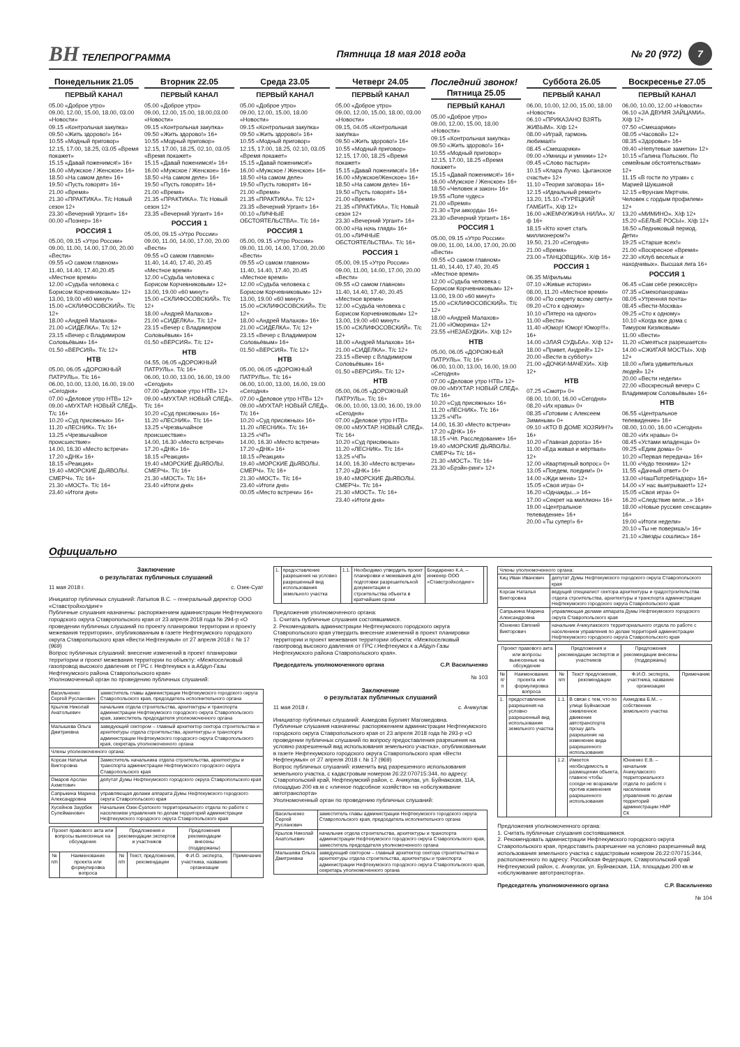ВН ТЕЛЕПРОГРАММА Пятница 18 мая 2018 года № 20 (972) 7
Понедельник 21.05
ПЕРВЫЙ КАНАЛ
05.00 «Доброе утро»
09.00, 12.00, 15.00, 18.00, 03.00 «Новости»
09.15 «Контрольная закупка»
09.50 «Жить здорово!» 16+
10.55 «Модный приговор»
12.15, 17.00, 18.25, 03.05 «Время покажет»
15.15 «Давай поженимся!» 16+
16.00 «Мужское / Женское» 16+
18.50 «На самом деле» 16+
19.50 «Пусть говорят» 16+
21.00 «Время»
21.30 «ПРАКТИКА». Т/с Новый сезон 12+
23.30 «Вечерний Ургант» 16+
00.00 «Познер» 16+
РОССИЯ 1
05.00, 09.15 «Утро России»
09.00, 11.00, 14.00, 17.00, 20.00 «Вести»
09.55 «О самом главном»
11.40, 14.40, 17.40,20.45 «Местное время»
12.00 «Судьба человека с Борисом Корчевниковым» 12+
13.00, 19.00 «60 минут»
15.00 «СКЛИФОСОВСКИЙ». Т/с 12+
18.00 «Андрей Малахов»
21.00 «СИДЕЛКА». Т/с 12+
23.15 «Вечер с Владимиром Соловьёвым» 16+
01.50 «ВЕРСИЯ». Т/с 12+
НТВ
05.00, 06.05 «ДОРОЖНЫЙ ПАТРУЛЬ». Т/с 16+
06.00, 10.00, 13.00, 16.00, 19.00 «Сегодня»
07.00 «Деловое утро НТВ» 12+
09.00 «МУХТАР. НОВЫЙ СЛЕД». Т/с 16+
10.20 «Суд присяжных» 16+
11.20 «ЛЕСНИК». Т/с 16+
13.25 «Чрезвычайное происшествие»
14.00, 16.30 «Место встречи»
17.20 «ДНК» 16+
18.15 «Реакция»
19.40 «МОРСКИЕ ДЬЯВОЛЫ. СМЕРЧ». Т/с 16+
21.30 «МОСТ». Т/с 16+
23.40 «Итоги дня»
Вторник 22.05
ПЕРВЫЙ КАНАЛ
05.00 «Доброе утро»
09.00, 12.00, 15.00, 18.00,03.00 «Новости»
09.15 «Контрольная закупка»
09.50 «Жить здорово!» 16+
10.55 «Модный приговор»
12.15, 17.00, 18.25, 02.10, 03.05 «Время покажет»
15.15 «Давай поженимся!» 16+
16.00 «Мужское / Женское» 16+
18.50 «На самом деле» 16+
19.50 «Пусть говорят» 16+
21.00 «Время»
21.35 «ПРАКТИКА». Т/с Новый сезон 12+
23.35 «Вечерний Ургант» 16+
РОССИЯ 1
05.00, 09.15 «Утро России»
09.00, 11.00, 14.00, 17.00, 20.00 «Вести»
09.55 «О самом главном»
11.40, 14.40, 17.40, 20.45 «Местное время»
12.00 «Судьба человека с Борисом Корчевниковым» 12+
13.00, 19.00 «60 минут»
15.00 «СКЛИФОСОВСКИЙ». Т/с 12+
18.00 «Андрей Малахов»
21.00 «СИДЕЛКА». Т/с 12+
23.15 «Вечер с Владимиром Соловьёвым» 16+
01.50 «ВЕРСИЯ». Т/с 12+
НТВ
04.55, 06.05 «ДОРОЖНЫЙ ПАТРУЛЬ». Т/с 16+
06.00, 10.00, 13.00, 16.00, 19.00 «Сегодня»
07.00 «Деловое утро НТВ» 12+
09.00 «МУХТАР. НОВЫЙ СЛЕД». Т/с 16+
10.20 «Суд присяжных» 16+
11.20 «ЛЕСНИК». Т/с 16+
13.25 «Чрезвычайное происшествие»
14.00, 16.30 «Место встречи»
17.20 «ДНК» 16+
18.15 «Реакция»
19.40 «МОРСКИЕ ДЬЯВОЛЫ. СМЕРЧ». Т/с 16+
21.30 «МОСТ». Т/с 16+
23.40 «Итоги дня»
Среда 23.05
ПЕРВЫЙ КАНАЛ
05.00 «Доброе утро»
09.00, 12.00, 15.00, 18.00 «Новости»
09.15 «Контрольная закупка»
09.50 «Жить здорово!» 16+
10.55 «Модный приговор»
12.15, 17.00, 18.25, 02.10, 03.05 «Время покажет»
15.15 «Давай поженимся!»
16.00 «Мужское / Женское» 16+
18.50 «На самом деле»
19.50 «Пусть говорят» 16+
21.00 «Время»
21.35 «ПРАКТИКА». Т/с 12+
23.35 «Вечерний Ургант» 16+
00.10 «ЛИЧНЫЕ ОБСТОЯТЕЛЬСТВА». Т/с 16+
РОССИЯ 1
05.00, 09.15 «Утро России»
09.00, 11.00, 14.00, 17.00, 20.00 «Вести»
09.55 «О самом главном»
11.40, 14.40, 17.40, 20.45 «Местное время»
12.00 «Судьба человека с Борисом Корчевниковым» 12+
13.00, 19.00 «60 минут»
15.00 «СКЛИФОСОВСКИЙ». Т/с 12+
18.00 «Андрей Малахов» 16+
21.00 «СИДЕЛКА». Т/с 12+
23.15 «Вечер с Владимиром Соловьёвым» 16+
01.50 «ВЕРСИЯ». Т/с 12+
НТВ
05.00, 06.05 «ДОРОЖНЫЙ ПАТРУЛЬ». Т/с 16+
06.00, 10.00, 13.00, 16.00, 19.00 «Сегодня»
07.00 «Деловое утро НТВ» 12+
09.00 «МУХТАР. НОВЫЙ СЛЕД». Т/с 16+
10.20 «Суд присяжных» 16+
11.20 «ЛЕСНИК». Т/с 16+
13.25 «ЧП»
14.00, 16.30 «Место встречи»
17.20 «ДНК» 16+
18.15 «Реакция»
19.40 «МОРСКИЕ ДЬЯВОЛЫ. СМЕРЧ». Т/с 16+
21.30 «МОСТ». Т/с 16+
23.40 «Итоги дня»
00.05 «Место встречи» 16+
Четверг 24.05
ПЕРВЫЙ КАНАЛ
05.00 «Доброе утро»
09.00, 12.00, 15.00, 18.00, 03.00 «Новости»
09.15, 04.05 «Контрольная закупка»
09.50 «Жить здорово!» 16+
10.55 «Модный приговор»
12.15, 17.00, 18.25 «Время покажет»
15.15 «Давай поженимся!» 16+
16.00 «Мужское/Женское» 16+
18.50 «На самом деле» 16+
19.50 «Пусть говорят» 16+
21.00 «Время»
21.35 «ПРАКТИКА». Т/с Новый сезон 12+
23.30 «Вечерний Ургант» 16+
00.00 «На ночь глядя» 16+
01.00 «ЛИЧНЫЕ ОБСТОЯТЕЛЬСТВА». Т/с 16+
РОССИЯ 1
05.00, 09.15 «Утро России»
09.00, 11.00, 14.00, 17.00, 20.00 «Вести»
09.55 «О самом главном»
11.40, 14.40, 17.40, 20.45 «Местное время»
12.00 «Судьба человека с Борисом Корчевниковым» 12+
13.00, 19.00 «60 минут»
15.00 «СКЛИФОСОВСКИЙ». Т/с 12+
18.00 «Андрей Малахов» 16+
21.00 «СИДЕЛКА». Т/с 12+
23.15 «Вечер с Владимиром Соловьёвым» 16+
01.50 «ВЕРСИЯ». Т/с 12+
НТВ
05.00, 06.05 «ДОРОЖНЫЙ ПАТРУЛЬ». Т/с 16+
06.00, 10.00, 13.00, 16.00, 19.00 «Сегодня»
07.00 «Деловое утро НТВ»
09.00 «МУХТАР. НОВЫЙ СЛЕД». Т/с 16+
10.20 «Суд присяжных»
11.20 «ЛЕСНИК». Т/с 16+
13.25 «ЧП»
14.00, 16.30 «Место встречи»
17.20 «ДНК» 16+
19.40 «МОРСКИЕ ДЬЯВОЛЫ. СМЕРЧ». Т/с 16+
21.30 «МОСТ». Т/с 16+
23.40 «Итоги дня»
Последний звонок!
Пятница 25.05
ПЕРВЫЙ КАНАЛ
05.00 «Доброе утро»
09.00, 12.00, 15.00, 18.00 «Новости»
09.15 «Контрольная закупка»
09.50 «Жить здорово!» 16+
10.55 «Модный приговор»
12.15, 17.00, 18.25 «Время покажет»
15.15 «Давай поженимся!» 16+
16.00 «Мужское / Женское» 16+
18.50 «Человек и закон» 16+
19.55 «Поле чудес»
21.00 «Время»
21.30 «Три аккорда» 16+
23.30 «Вечерний Ургант» 16+
РОССИЯ 1
05.00, 09.15 «Утро России»
09.00, 11.00, 14.00, 17.00, 20.00 «Вести»
09.55 «О самом главном»
11.40, 14.40, 17.40, 20.45 «Местное время»
12.00 «Судьба человека с Борисом Корчевниковым» 12+
13.00, 19.00 «60 минут»
15.00 «СКЛИФОСОВСКИЙ». Т/с 12+
18.00 «Андрей Малахов»
21.00 «Юморина» 12+
23.55 «НЕЗАБУДКИ». Х/ф 12+
НТВ
05.00, 06.05 «ДОРОЖНЫЙ ПАТРУЛЬ». Т/с 16+
06.00, 10.00, 13.00, 16.00, 19.00 «Сегодня»
07.00 «Деловое утро НТВ» 12+
09.00 «МУХТАР. НОВЫЙ СЛЕД». Т/с 16+
10.20 «Суд присяжных» 16+
11.20 «ЛЕСНИК». Т/с 16+
13.25 «ЧП»
14.00, 16.30 «Место встречи»
17.20 «ДНК» 16+
18.15 «Чп. Расследование» 16+
19.40 «МОРСКИЕ ДЬЯВОЛЫ. СМЕРЧ» Т/с 16+
21.30 «МОСТ». Т/с 16+
23.30 «Брэйн-ринг» 12+
Суббота 26.05
ПЕРВЫЙ КАНАЛ
06.00, 10.00, 12.00, 15.00, 18.00 «Новости»
06.10 «ПРИКАЗАНО ВЗЯТЬ ЖИВЫМ». Х/ф 12+
08.00 «Играй, гармонь любимая!»
08.45 «Смешарики»
09.00 «Умницы и умники» 12+
09.45 «Слово пастыря»
10.15 «Клара Лучко. Цыганское счастье» 12+
11.10 «Теория заговора» 16+
12.15 «Идеальный ремонт»
13.20, 15.10 «ТУРЕЦКИЙ ГАМБИТ». Х/ф 12+
16.00 «ЖЕМЧУЖИНА НИЛА». Х/ф 16+
18.15 «Кто хочет стать миллионером?»
19.50, 21.20 «Сегодня»
21.00 «Время»
23.00 «ТАНЦОВЩИК». Х/ф 16+
РОССИЯ 1
06.35 М/фильмы
07.10 «Живые истории»
08.00, 11.20 «Местное время»
09.00 «По секрету всему свету»
09.20 «Сто к одному»
10.10 «Пятеро на одного»
11.00 «Вести»
11.40 «Юмор! Юмор! Юмор!!!». 16+
14.00 «ЗЛАЯ СУДЬБА». Х/ф 12+
18.00 «Привет, Андрей!» 12+
20.00 «Вести в субботу»
21.00 «ДОЧКИ-МАЧЕХИ». Х/ф 12+
НТВ
07.25 «Смотр» 0+
08.00, 10.00, 16.00 «Сегодня»
08.20 «Их нравы» 0+
08.35 «Готовим с Алексеем Зиминым» 0+
09.10 «КТО В ДОМЕ ХОЗЯИН?» 16+
10.20 «Главная дорога» 16+
11.00 «Еда живая и мёртвая» 12+
12.00 «Квартирный вопрос» 0+
13.05 «Поедем, поедим!» 0+
14.00 «Жди меня» 12+
15.05 «Своя игра» 0+
16.20 «Однажды...» 16+
17.00 «Секрет на миллион» 16+
19.00 «Центральное телевидение» 16+
20.00 «Ты супер!» 6+
Воскресенье 27.05
ПЕРВЫЙ КАНАЛ
06.00, 10.00, 12.00 «Новости»
06.10 «ЗА ДВУМЯ ЗАЙЦАМИ». Х/ф 12+
07.50 «Смешарики»
08.05 «Часовой» 12+
08.35 «Здоровье» 16+
09.40 «Непутевые заметки» 12+
10.15 «Галина Польских. По семейным обстоятельствам» 12+
11.15 «В гости по утрам» с Марией Шукшиной
12.15 «Фрунзик Мкртчян. Человек с гордым профилем» 12+
13.20 «МИМИНО». Х/ф 12+
15.20 «БЕЛЫЕ РОСЫ». Х/ф 12+
16.50 «Ледниковый период. Дети»
19.25 «Старше всех!»
21.00 «Воскресное «Время»
22.30 «Клуб веселых и находчивых». Высшая лига 16+
РОССИЯ 1
06.45 «Сам себе режиссёр»
07.35 «Смехопанорама»
08.05 «Утренняя почта»
08.45 «Вести-Москва»
09.25 «Сто к одному»
10.10 «Когда все дома с Тимуром Кизяковым»
11.00 «Вести»
11.20 «Смеяться разрешается»
14.00 «СЖИГАЯ МОСТЫ». Х/ф 12+
18.00 «Лига удивительных людей» 12+
20.00 «Вести недели»
22.00 «Воскресный вечер» С Владимиром Соловьёвым» 16+
НТВ
06.55 «Центральное телевидение» 16+
08.00, 10.00, 16.00 «Сегодня»
08.20 «Их нравы» 0+
08.45 «Устами младенца» 0+
09.25 «Едим дома» 0+
10.20 «Первая передача» 16+
11.00 «Чудо техники» 12+
11.55 «Дачный ответ» 0+
13.00 «НашПотребНадзор» 16+
14.00 «У нас выигрывают!» 12+
15.05 «Своя игра» 0+
16.20 «Следствие вели...» 16+
18.00 «Новые русские сенсации» 16+
19.00 «Итоги недели»
20.10 «Ты не поверишь!» 16+
21.10 «Звезды сошлись» 16+
Официально
Заключение
о результатах публичных слушаний
11 мая 2018 г. с. Озек-Суат
Инициатор публичных слушаний: Латыпов В.С. – генеральный директор ООО «Ставстройхолдинг»
Публичные слушания назначены: распоряжением администрации Нефтекумского городского округа Ставропольского края от 23 апреля 2018 года № 294-р «О проведении публичных слушаний по проекту планировки территории и проекту межевания территории», опубликованным в газете Нефтекумского городского округа Ставропольского края «Вести Нефтекумья» от 27 апреля 2018 г. № 17 (969)
Вопрос публичных слушаний: внесение изменений в проект планировки территории и проект межевания территории по объекту: «Межпоселковый газопровод высокого давления от ГРС г. Нефтекумск к а.Абдул-Газы Нефтекумского района Ставропольского края»
Уполномоченный орган по проведению публичных слушаний:
| Васильченко Сергей Русланович | заместитель главы администрации Нефтекумского городского округа Ставропольского края, председатель исполнительного органа |
| Крылов Николай Анатольевич | начальник отдела строительства, архитектуры и транспорта администрации Нефтекумского городского округа Ставропольского края, заместитель председателя уполномоченного органа |
| Малышева Ольга Дмитриевна | заведующий сектором – главный архитектор сектора строительства и архитектуры отдела строительства, архитектуры и транспорта администрации Нефтекумского городского округа Ставропольского края, секретарь уполномоченного органа |
| Члены уполномоченного органа: | |
| Корсак Наталья Викторовна | Заместитель начальника отдела строительства, архитектуры и транспорта администрации Нефтекумского городского округа Ставропольского края |
| Омаров Арслан Ахметович | депутат Думы Нефтекумского городского округа Ставропольского края |
| Сапрыкина Марина Александровна | управляющая делами аппарата Думы Нефтекумского городского округа Ставропольского края |
| Хусейнов Заурбек Сулейманович | Начальник Озек-Суатского территориального отдела по работе с населением управления по делам территорий администрации Нефтекумского городского округа Ставропольского края |
| Проект правового акта или вопросы вынесенные на обсуждение | | Предложения и рекомендации экспертов и участников | | Предложения рекомендации внесены (поддержаны) | |
| --- | --- | --- | --- | --- | --- |
| № п/п | Наименование проекта или формулировка вопроса | № п/п | Текст, предложения, рекомендации | Ф.И.О. эксперта, участника, название организации | Примечание |
| 1. | предоставление разрешения на условно разрешенный вид использования земельного участка | 1.1. | Необходимо утвердить проект планировки и межевания для подготовки разрешительной документации и строительства объекта в кратчайшие сроки | Бондаренко К.А. – инженер ООО «Ставстройхолдинг» | |
Предложения уполномоченного органа:
1. Считать публичные слушания состоявшимися.
2. Рекомендовать администрации Нефтекумского городского округа Ставропольского края утвердить внесение изменений в проект планировки территории и проект межевания территории объекта: «Межпоселковый газопровод высокого давления от ГРС г.Нефтекумск к а.Абдул-Газы Нефтекумского района Ставропольского края».
Председатель уполномоченного органа С.Р. Васильченко
№ 103
Заключение
о результатах публичных слушаний
11 мая 2018 г. с. Ачикулак
Инициатор публичных слушаний: Ахмедова Бурлият Магомедовна.
Публичные слушания назначены: распоряжением администрации Нефтекумского городского округа Ставропольского края от 23 апреля 2018 года № 293-р «О проведении публичных слушаний по вопросу предоставления разрешения на условно разрешенный вид использования земельного участка», опубликованным в газете Нефтекумского городского округа Ставропольского края «Вести Нефтекумья» от 27 апреля 2018 г. № 17 (969)
Вопрос публичных слушаний: изменить вид разрешенного использования земельного участка, с кадастровым номером 26:22:070715:344, по адресу: Ставропольский край, Нефтекумский район, с. Ачикулак, ул. Буйнакская, 11А, площадью 200 кв.м с «личное подсобное хозяйство» на «обслуживание автотранспорта»
Уполномоченный орган по проведению публичных слушаний:
| Васильченко Сергей Русланович | заместитель главы администрации Нефтекумского городского округа Ставропольского края, председатель исполнительного органа |
| Крылов Николай Анатольевич | начальник отдела строительства, архитектуры и транспорта администрации Нефтекумского городского округа Ставропольского края, заместитель председателя уполномоченного органа |
| Малышева Ольга Дмитриевна | заведующий сектором – главный архитектор сектора строительства и архитектуры отдела строительства, архитектуры и транспорта администрации Нефтекумского городского округа Ставропольского края, секретарь уполномоченного органа |
| Члены уполномоченного органа: | |
| Киц Иван Иванович | депутат Думы Нефтекумского городского округа Ставропольского края |
| Корсак Наталья Викторовна | ведущий специалист сектора архитектуры и градостроительства отдела строительства, архитектуры и транспорта администрации Нефтекумского городского округа Ставропольского края |
| Сапрыкина Марина Александровна | управляющая делами аппарата Думы Нефтекумского городского округа Ставропольского края |
| Юхненко Евгений Викторович | начальник Ачикулакского территориального отдела по работе с населением управления по делам территорий администрации Нефтекумского городского округа Ставропольского края |
| Проект правового акта или вопросы вынесенные на обсуждение | | Предложения и рекомендации экспертов и участников | | Предложения рекомендации внесены (поддержаны) | |
| --- | --- | --- | --- | --- | --- |
| № п/п | Наименование проекта или формулировка вопроса | № п/п | Текст предложения, рекомендации | Ф.И.О. эксперта, участника, название организации | Примечание |
| 1. | предоставление разрешения на условно разрешенный вид использования земельного участка | 1.1. | В связи с тем, что по улице Буйнакская оживленное движение автотранспорта прошу дать разрешение на изменение вида разрешенного использования | Ахмедова Б.М.. – собственник земельного участка | |
| | | 1.2. | Имеется необходимость в размещении объекта, главное чтобы соседи не возражали против изменения разрешенного использования | Юхненко Е.В. – начальник Ачикулакского территориального отдела по работе с населением управления по делам территорий администрации НМР СК | |
Предложения уполномоченного органа:
1. Считать публичные слушания состоявшимися.
2. Рекомендовать администрации Нефтекумского городского округа Ставропольского края, предоставить разрешение на условно разрешенный вид использования земельного участка с кадастровым номером 26:22:070715:344, расположенного по адресу: Российская Федерация, Ставропольский край Нефтекумский район, с. Ачикулак, ул. Буйнакская, 11А, площадью 200 кв.м «обслуживание автотранспорта».
Председатель уполномоченного органа С.Р. Васильченко
№ 104